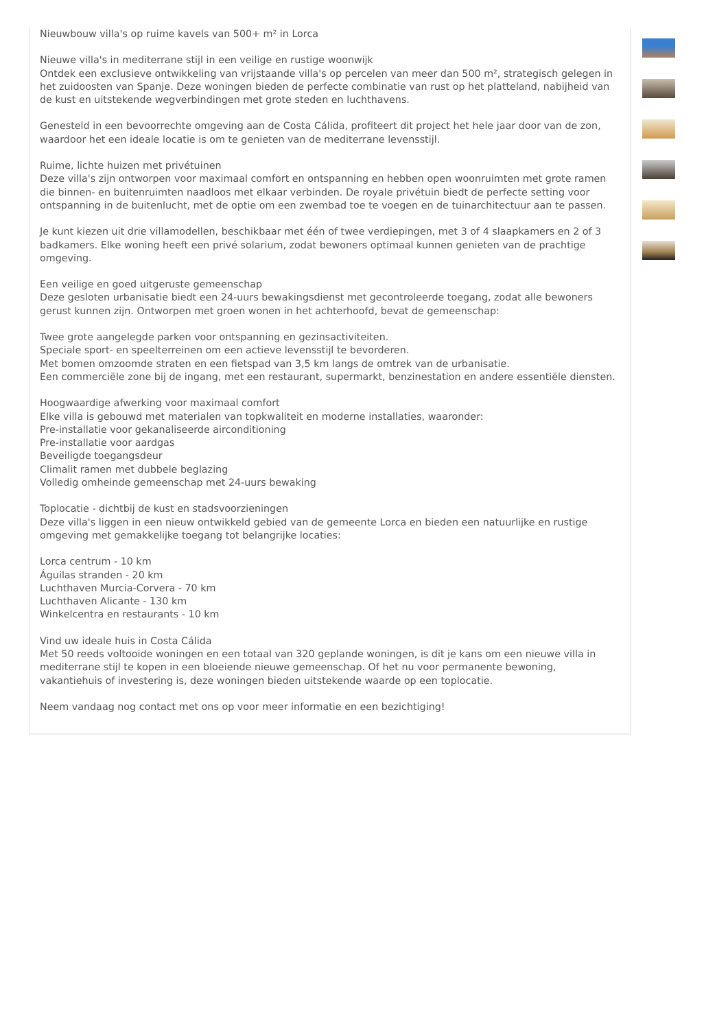Nieuwbouw villa's op ruime kavels van 500+ m² in Lorca
Nieuwe villa's in mediterrane stijl in een veilige en rustige woonwijk
Ontdek een exclusieve ontwikkeling van vrijstaande villa's op percelen van meer dan 500 m², strategisch gelegen in het zuidoosten van Spanje. Deze woningen bieden de perfecte combinatie van rust op het platteland, nabijheid van de kust en uitstekende wegverbindingen met grote steden en luchthavens.
Genesteld in een bevoorrechte omgeving aan de Costa Cálida, profiteert dit project het hele jaar door van de zon, waardoor het een ideale locatie is om te genieten van de mediterrane levensstijl.
Ruime, lichte huizen met privétuinen
Deze villa's zijn ontworpen voor maximaal comfort en ontspanning en hebben open woonruimten met grote ramen die binnen- en buitenruimten naadloos met elkaar verbinden. De royale privétuin biedt de perfecte setting voor ontspanning in de buitenlucht, met de optie om een zwembad toe te voegen en de tuinarchitectuur aan te passen.
Je kunt kiezen uit drie villamodellen, beschikbaar met één of twee verdiepingen, met 3 of 4 slaapkamers en 2 of 3 badkamers. Elke woning heeft een privé solarium, zodat bewoners optimaal kunnen genieten van de prachtige omgeving.
Een veilige en goed uitgeruste gemeenschap
Deze gesloten urbanisatie biedt een 24-uurs bewakingsdienst met gecontroleerde toegang, zodat alle bewoners gerust kunnen zijn. Ontworpen met groen wonen in het achterhoofd, bevat de gemeenschap:
Twee grote aangelegde parken voor ontspanning en gezinsactiviteiten.
Speciale sport- en speelterreinen om een actieve levensstijl te bevorderen.
Met bomen omzoomde straten en een fietspad van 3,5 km langs de omtrek van de urbanisatie.
Een commerciële zone bij de ingang, met een restaurant, supermarkt, benzinestation en andere essentiële diensten.
Hoogwaardige afwerking voor maximaal comfort
Elke villa is gebouwd met materialen van topkwaliteit en moderne installaties, waaronder:
Pre-installatie voor gekanaliseerde airconditioning
Pre-installatie voor aardgas
Beveiligde toegangsdeur
Climalit ramen met dubbele beglazing
Volledig omheinde gemeenschap met 24-uurs bewaking
Toplocatie - dichtbij de kust en stadsvoorzieningen
Deze villa's liggen in een nieuw ontwikkeld gebied van de gemeente Lorca en bieden een natuurlijke en rustige omgeving met gemakkelijke toegang tot belangrijke locaties:
Lorca centrum - 10 km
Águilas stranden - 20 km
Luchthaven Murcia-Corvera - 70 km
Luchthaven Alicante - 130 km
Winkelcentra en restaurants - 10 km
Vind uw ideale huis in Costa Cálida
Met 50 reeds voltooide woningen en een totaal van 320 geplande woningen, is dit je kans om een nieuwe villa in mediterrane stijl te kopen in een bloeiende nieuwe gemeenschap. Of het nu voor permanente bewoning, vakantiehuis of investering is, deze woningen bieden uitstekende waarde op een toplocatie.
Neem vandaag nog contact met ons op voor meer informatie en een bezichtiging!